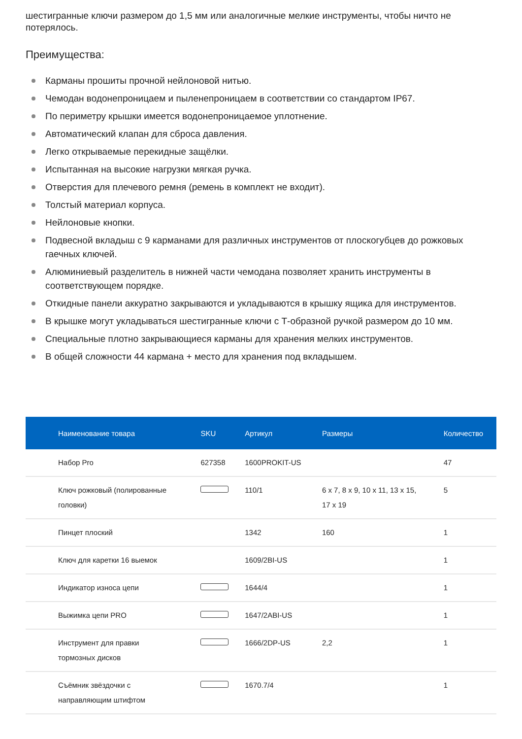шестигранные ключи размером до 1,5 мм или аналогичные мелкие инструменты, чтобы ничто не потерялось.
Преимущества:
Карманы прошиты прочной нейлоновой нитью.
Чемодан водонепроницаем и пыленепроницаем в соответствии со стандартом IP67.
По периметру крышки имеется водонепроницаемое уплотнение.
Автоматический клапан для сброса давления.
Легко открываемые перекидные защёлки.
Испытанная на высокие нагрузки мягкая ручка.
Отверстия для плечевого ремня (ремень в комплект не входит).
Толстый материал корпуса.
Нейлоновые кнопки.
Подвесной вкладыш с 9 карманами для различных инструментов от плоскогубцев до рожковых гаечных ключей.
Алюминиевый разделитель в нижней части чемодана позволяет хранить инструменты в соответствующем порядке.
Откидные панели аккуратно закрываются и укладываются в крышку ящика для инструментов.
В крышке могут укладываться шестигранные ключи с Т-образной ручкой размером до 10 мм.
Специальные плотно закрывающиеся карманы для хранения мелких инструментов.
В общей сложности 44 кармана + место для хранения под вкладышем.
| Наименование товара | SKU | Артикул | Размеры | Количество |
| --- | --- | --- | --- | --- |
| Набор Pro | 627358 | 1600PROKIT-US | | 47 |
| Ключ рожковый (полированные головки) | | 110/1 | 6 x 7, 8 x 9, 10 x 11, 13 x 15, 17 x 19 | 5 |
| Пинцет плоский | | 1342 | 160 | 1 |
| Ключ для каретки 16 выемок | | 1609/2BI-US | | 1 |
| Индикатор износа цепи | | 1644/4 | | 1 |
| Выжимка цепи PRO | | 1647/2ABI-US | | 1 |
| Инструмент для правки тормозных дисков | | 1666/2DP-US | 2,2 | 1 |
| Съёмник звёздочки с направляющим штифтом | | 1670.7/4 | | 1 |